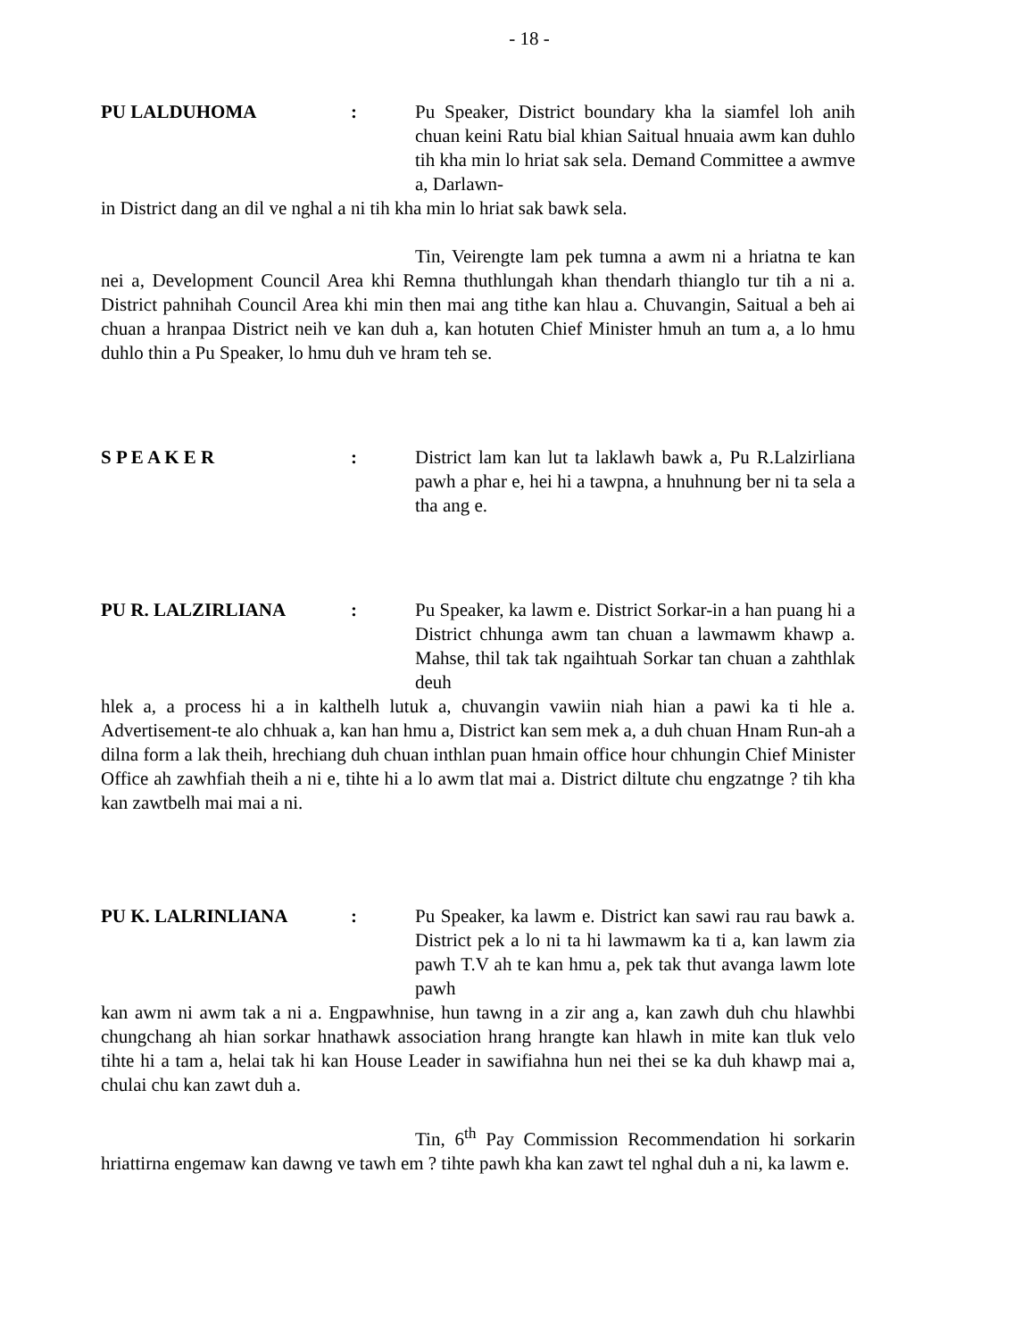- 18 -
PU LALDUHOMA :
Pu Speaker, District boundary kha la siamfel loh anih chuan keini Ratu bial khian Saitual hnuaia awm kan duhlo tih kha min lo hriat sak sela. Demand Committee a awmve a, Darlawn-
in District dang an dil ve nghal a ni tih kha min lo hriat sak bawk sela.
Tin, Veirengte lam pek tumna a awm ni a hriatna te kan nei a, Development Council Area khi Remna thuthlungah khan thendarh thianglo tur tih a ni a. District pahnihah Council Area khi min then mai ang tithe kan hlau a. Chuvangin, Saitual a beh ai chuan a hranpaa District neih ve kan duh a, kan hotuten Chief Minister hmuh an tum a, a lo hmu duhlo thin a Pu Speaker, lo hmu duh ve hram teh se.
S P E A K E R :
District lam kan lut ta laklawh bawk a, Pu R.Lalzirliana pawh a phar e, hei hi a tawpna, a hnuhnung ber ni ta sela a tha ang e.
PU R. LALZIRLIANA :
Pu Speaker, ka lawm e. District Sorkar-in a han puang hi a District chhunga awm tan chuan a lawmawm khawp a. Mahse, thil tak tak ngaihtuah Sorkar tan chuan a zahthlak deuh
hlek a, a process hi a in kalthelh lutuk a, chuvangin vawiin niah hian a pawi ka ti hle a. Advertisement-te alo chhuak a, kan han hmu a, District kan sem mek a, a duh chuan Hnam Run-ah a dilna form a lak theih, hrechiang duh chuan inthlan puan hmain office hour chhungin Chief Minister Office ah zawhfiah theih a ni e, tihte hi a lo awm tlat mai a. District diltute chu engzatnge ? tih kha kan zawtbelh mai mai a ni.
PU K. LALRINLIANA :
Pu Speaker, ka lawm e. District kan sawi rau rau bawk a. District pek a lo ni ta hi lawmawm ka ti a, kan lawm zia pawh T.V ah te kan hmu a, pek tak thut avanga lawm lote pawh
kan awm ni awm tak a ni a. Engpawhnise, hun tawng in a zir ang a, kan zawh duh chu hlawhbi chungchang ah hian sorkar hnathawk association hrang hrangte kan hlawh in mite kan tluk velo tihte hi a tam a, helai tak hi kan House Leader in sawifiahna hun nei thei se ka duh khawp mai a, chulai chu kan zawt duh a.
Tin, 6<sup>th</sup> Pay Commission Recommendation hi sorkarin hriattirna engemaw kan dawng ve tawh em ? tihte pawh kha kan zawt tel nghal duh a ni, ka lawm e.